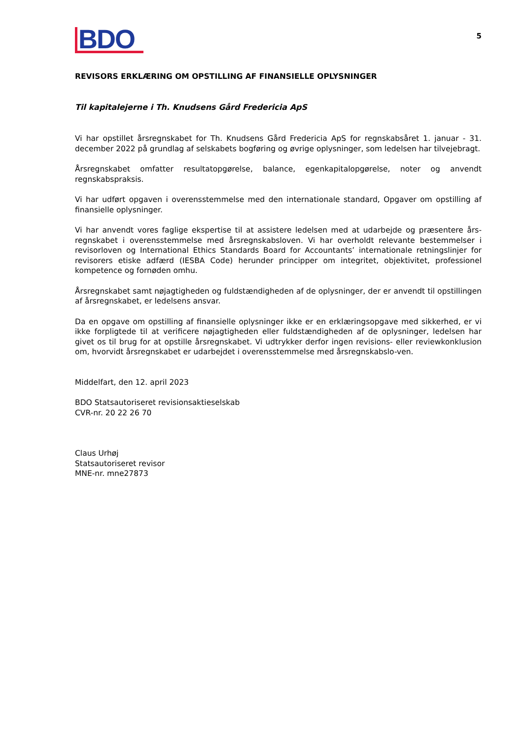BDO
5
REVISORS ERKLÆRING OM OPSTILLING AF FINANSIELLE OPLYSNINGER
Til kapitalejerne i Th. Knudsens Gård Fredericia ApS
Vi har opstillet årsregnskabet for Th. Knudsens Gård Fredericia ApS for regnskabsåret 1. januar - 31. december 2022 på grundlag af selskabets bogføring og øvrige oplysninger, som ledelsen har tilvejebragt.
Årsregnskabet omfatter resultatopgørelse, balance, egenkapitalopgørelse, noter og anvendt regnskabspraksis.
Vi har udført opgaven i overensstemmelse med den internationale standard, Opgaver om opstilling af finansielle oplysninger.
Vi har anvendt vores faglige ekspertise til at assistere ledelsen med at udarbejde og præsentere års-regnskabet i overensstemmelse med årsregnskabsloven. Vi har overholdt relevante bestemmelser i revisorloven og International Ethics Standards Board for Accountants’ internationale retningslinjer for revisorers etiske adfærd (IESBA Code) herunder principper om integritet, objektivitet, professionel kompetence og fornøden omhu.
Årsregnskabet samt nøjagtigheden og fuldstændigheden af de oplysninger, der er anvendt til opstillingen af årsregnskabet, er ledelsens ansvar.
Da en opgave om opstilling af finansielle oplysninger ikke er en erklæringsopgave med sikkerhed, er vi ikke forpligtede til at verificere nøjagtigheden eller fuldstændigheden af de oplysninger, ledelsen har givet os til brug for at opstille årsregnskabet. Vi udtrykker derfor ingen revisions- eller reviewkonklusion om, hvorvidt årsregnskabet er udarbejdet i overensstemmelse med årsregnskabslo-ven.
Middelfart, den 12. april 2023
BDO Statsautoriseret revisionsaktieselskab
CVR-nr. 20 22 26 70
Claus Urhøj
Statsautoriseret revisor
MNE-nr. mne27873